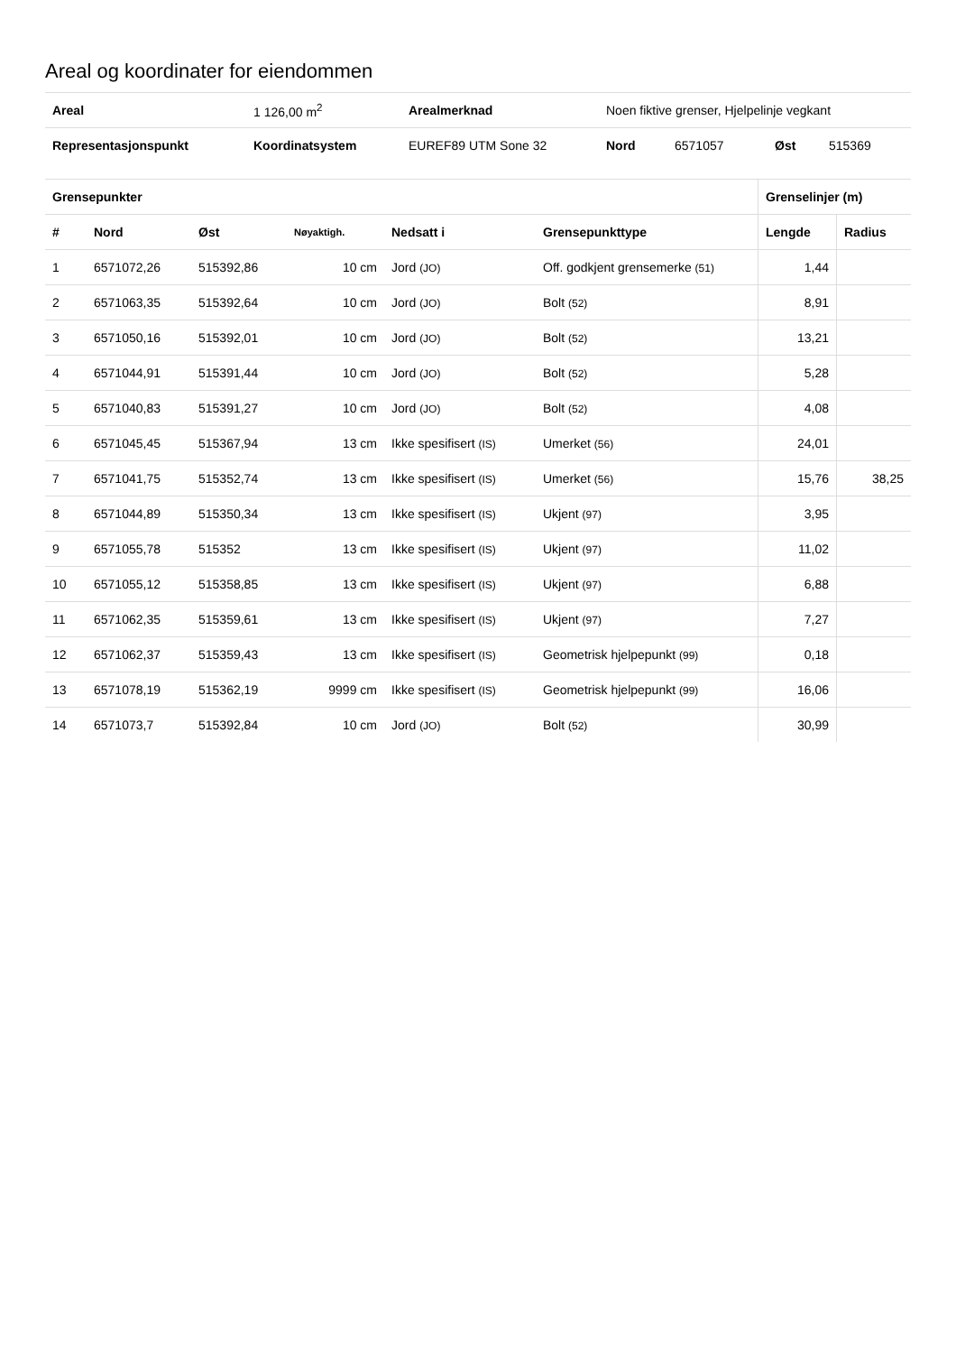Areal og koordinater for eiendommen
| Areal | 1 126,00 m<sup>2</sup> | Arealmerknad | Noen fiktive grenser, Hjelpelinje vegkant | | | |
| Representasjonspunkt | Koordinatsystem | EUREF89 UTM Sone 32 | Nord | 6571057 | Øst | 515369 |
| Grensepunkter | | | | | | Grenselinjer (m) | |
| --- | --- | --- | --- | --- | --- | --- | --- |
| # | Nord | Øst | Nøyaktigh. | Nedsatt i | Grensepunkttype | Lengde | Radius |
| 1 | 6571072,26 | 515392,86 | 10 cm | Jord (JO) | Off. godkjent grensemerke (51) | 1,44 | |
| 2 | 6571063,35 | 515392,64 | 10 cm | Jord (JO) | Bolt (52) | 8,91 | |
| 3 | 6571050,16 | 515392,01 | 10 cm | Jord (JO) | Bolt (52) | 13,21 | |
| 4 | 6571044,91 | 515391,44 | 10 cm | Jord (JO) | Bolt (52) | 5,28 | |
| 5 | 6571040,83 | 515391,27 | 10 cm | Jord (JO) | Bolt (52) | 4,08 | |
| 6 | 6571045,45 | 515367,94 | 13 cm | Ikke spesifisert (IS) | Umerket (56) | 24,01 | |
| 7 | 6571041,75 | 515352,74 | 13 cm | Ikke spesifisert (IS) | Umerket (56) | 15,76 | 38,25 |
| 8 | 6571044,89 | 515350,34 | 13 cm | Ikke spesifisert (IS) | Ukjent (97) | 3,95 | |
| 9 | 6571055,78 | 515352 | 13 cm | Ikke spesifisert (IS) | Ukjent (97) | 11,02 | |
| 10 | 6571055,12 | 515358,85 | 13 cm | Ikke spesifisert (IS) | Ukjent (97) | 6,88 | |
| 11 | 6571062,35 | 515359,61 | 13 cm | Ikke spesifisert (IS) | Ukjent (97) | 7,27 | |
| 12 | 6571062,37 | 515359,43 | 13 cm | Ikke spesifisert (IS) | Geometrisk hjelpepunkt (99) | 0,18 | |
| 13 | 6571078,19 | 515362,19 | 9999 cm | Ikke spesifisert (IS) | Geometrisk hjelpepunkt (99) | 16,06 | |
| 14 | 6571073,7 | 515392,84 | 10 cm | Jord (JO) | Bolt (52) | 30,99 | |